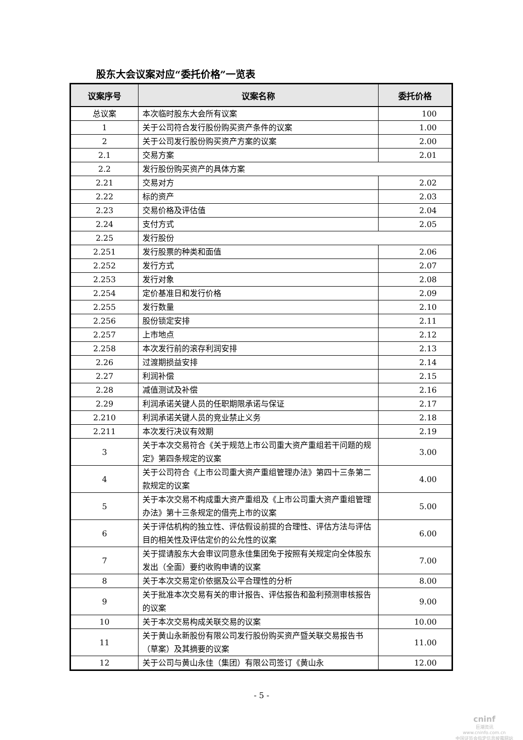股东大会议案对应“委托价格”一览表
| 议案序号 | 议案名称 | 委托价格 |
| --- | --- | --- |
| 总议案 | 本次临时股东大会所有议案 | 100 |
| 1 | 关于公司符合发行股份购买资产条件的议案 | 1.00 |
| 2 | 关于公司发行股份购买资产方案的议案 | 2.00 |
| 2.1 | 交易方案 | 2.01 |
| 2.2 | 发行股份购买资产的具体方案 | |
| 2.21 | 交易对方 | 2.02 |
| 2.22 | 标的资产 | 2.03 |
| 2.23 | 交易价格及评估值 | 2.04 |
| 2.24 | 支付方式 | 2.05 |
| 2.25 | 发行股份 | |
| 2.251 | 发行股票的种类和面值 | 2.06 |
| 2.252 | 发行方式 | 2.07 |
| 2.253 | 发行对象 | 2.08 |
| 2.254 | 定价基准日和发行价格 | 2.09 |
| 2.255 | 发行数量 | 2.10 |
| 2.256 | 股份锁定安排 | 2.11 |
| 2.257 | 上市地点 | 2.12 |
| 2.258 | 本次发行前的滚存利润安排 | 2.13 |
| 2.26 | 过渡期损益安排 | 2.14 |
| 2.27 | 利润补偿 | 2.15 |
| 2.28 | 减值测试及补偿 | 2.16 |
| 2.29 | 利润承诺关键人员的任职期限承诺与保证 | 2.17 |
| 2.210 | 利润承诺关键人员的竞业禁止义务 | 2.18 |
| 2.211 | 本次发行决议有效期 | 2.19 |
| 3 | 关于本次交易符合《关于规范上市公司重大资产重组若干问题的规定》第四条规定的议案 | 3.00 |
| 4 | 关于公司符合《上市公司重大资产重组管理办法》第四十三条第二款规定的议案 | 4.00 |
| 5 | 关于本次交易不构成重大资产重组及《上市公司重大资产重组管理办法》第十三条规定的借壳上市的议案 | 5.00 |
| 6 | 关于评估机构的独立性、评估假设前提的合理性、评估方法与评估目的相关性及评估定价的公允性的议案 | 6.00 |
| 7 | 关于提请股东大会审议同意永佳集团免于按照有关规定向全体股东发出（全面）要约收购申请的议案 | 7.00 |
| 8 | 关于本次交易定价依据及公平合理性的分析 | 8.00 |
| 9 | 关于批准本次交易有关的审计报告、评估报告和盈利预测审核报告的议案 | 9.00 |
| 10 | 关于本次交易构成关联交易的议案 | 10.00 |
| 11 | 关于黄山永新股份有限公司发行股份购买资产暨关联交易报告书（草案）及其摘要的议案 | 11.00 |
| 12 | 关于公司与黄山永佳（集团）有限公司签订《黄山永 | 12.00 |
- 5 -
cninf
巨潮资讯
www.cninfo.com.cn
中国证监会指定信息披露网站